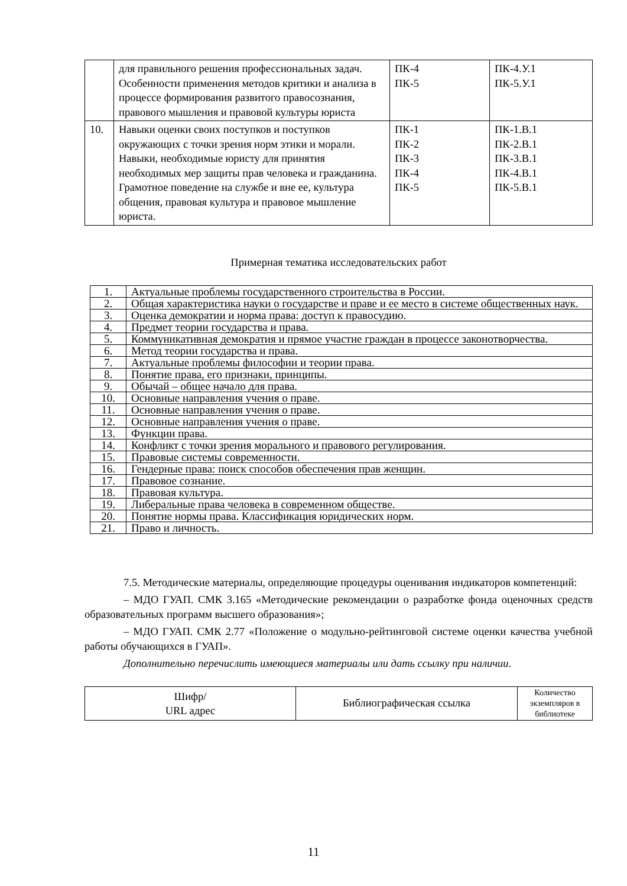| | для правильного решения профессиональных задач. Особенности применения методов критики и анализа в процессе формирования развитого правосознания, правового мышления и правовой культуры юриста | ПК-4 ПК-5 | ПК-4.У.1 ПК-5.У.1 |
| 10. | Навыки оценки своих поступков и поступков окружающих с точки зрения норм этики и морали. Навыки, необходимые юристу для принятия необходимых мер защиты прав человека и гражданина. Грамотное поведение на службе и вне ее, культура общения, правовая культура и правовое мышление юриста. | ПК-1 ПК-2 ПК-3 ПК-4 ПК-5 | ПК-1.В.1 ПК-2.В.1 ПК-3.В.1 ПК-4.В.1 ПК-5.В.1 |
Примерная тематика исследовательских работ
| 1. | Актуальные проблемы государственного строительства в России. |
| 2. | Общая характеристика науки о государстве и праве и ее место в системе общественных наук. |
| 3. | Оценка демократии и норма права: доступ к правосудию. |
| 4. | Предмет теории государства и права. |
| 5. | Коммуникативная демократия и прямое участие граждан в процессе законотворчества. |
| 6. | Метод теории государства и права. |
| 7. | Актуальные проблемы философии и теории права. |
| 8. | Понятие права, его признаки, принципы. |
| 9. | Обычай – общее начало для права. |
| 10. | Основные направления учения о праве. |
| 11. | Основные направления учения о праве. |
| 12. | Основные направления учения о праве. |
| 13. | Функции права. |
| 14. | Конфликт с точки зрения морального и правового регулирования. |
| 15. | Правовые системы современности. |
| 16. | Гендерные права: поиск способов обеспечения прав женщин. |
| 17. | Правовое сознание. |
| 18. | Правовая культура. |
| 19. | Либеральные права человека в современном обществе. |
| 20. | Понятие нормы права. Классификация юридических норм. |
| 21. | Право и личность. |
7.5. Методические материалы, определяющие процедуры оценивания индикаторов компетенций:
– МДО ГУАП. СМК 3.165 «Методические рекомендации о разработке фонда оценочных средств образовательных программ высшего образования»;
– МДО ГУАП. СМК 2.77 «Положение о модульно-рейтинговой системе оценки качества учебной работы обучающихся в ГУАП».
Дополнительно перечислить имеющиеся материалы или дать ссылку при наличии.
| Шифр/ URL адрес | Библиографическая ссылка | Количество экземпляров в библиотеке |
| --- | --- | --- |
11